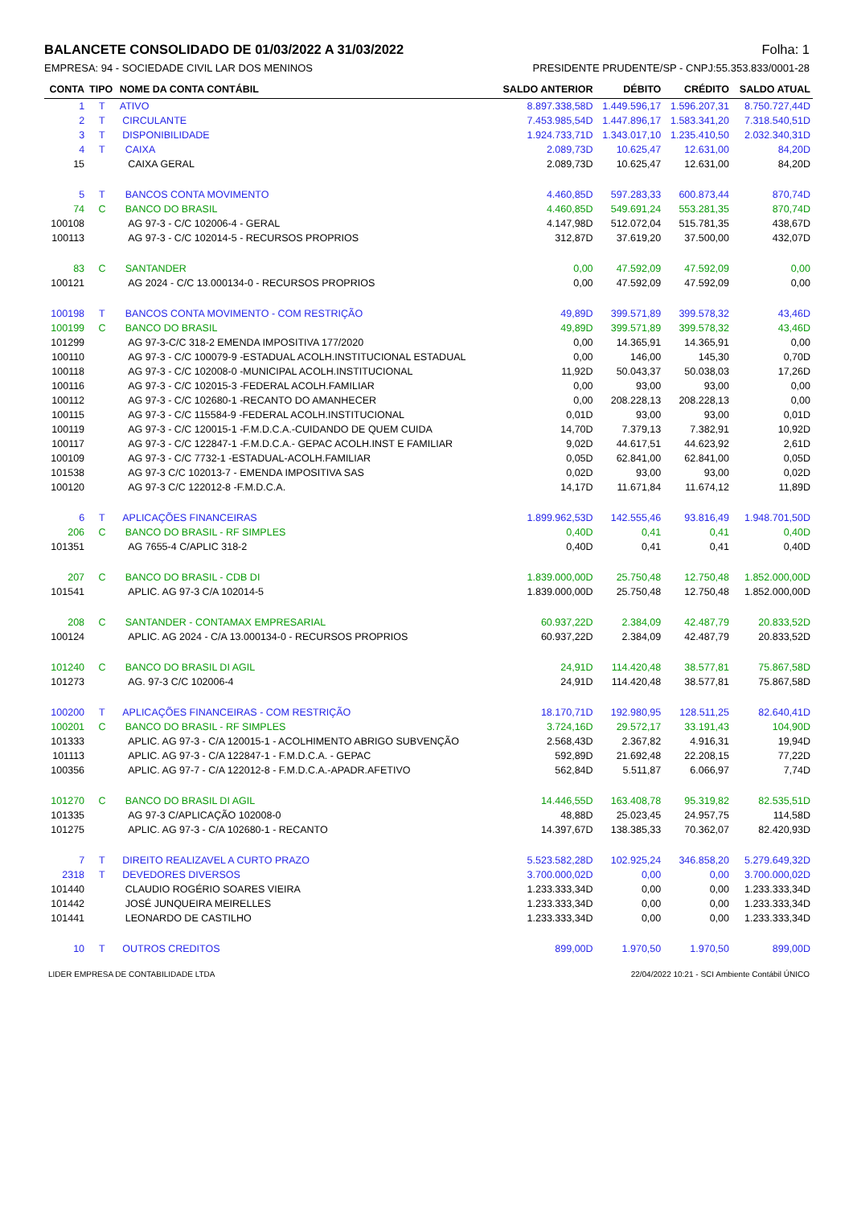BALANCETE CONSOLIDADO DE 01/03/2022 A 31/03/2022 Folha: 1
EMPRESA: 94 - SOCIEDADE CIVIL LAR DOS MENINOS PRESIDENTE PRUDENTE/SP - CNPJ:55.353.833/0001-28
| CONTA | TIPO | NOME DA CONTA CONTÁBIL | SALDO ANTERIOR | DÉBITO | CRÉDITO | SALDO ATUAL |
| --- | --- | --- | --- | --- | --- | --- |
| 1 | T | ATIVO | 8.897.338,58D | 1.449.596,17 | 1.596.207,31 | 8.750.727,44D |
| 2 | T | CIRCULANTE | 7.453.985,54D | 1.447.896,17 | 1.583.341,20 | 7.318.540,51D |
| 3 | T | DISPONIBILIDADE | 1.924.733,71D | 1.343.017,10 | 1.235.410,50 | 2.032.340,31D |
| 4 | T | CAIXA | 2.089,73D | 10.625,47 | 12.631,00 | 84,20D |
| 15 | | CAIXA GERAL | 2.089,73D | 10.625,47 | 12.631,00 | 84,20D |
| 5 | T | BANCOS CONTA MOVIMENTO | 4.460,85D | 597.283,33 | 600.873,44 | 870,74D |
| 74 | C | BANCO DO BRASIL | 4.460,85D | 549.691,24 | 553.281,35 | 870,74D |
| 100108 | | AG 97-3 - C/C 102006-4 - GERAL | 4.147,98D | 512.072,04 | 515.781,35 | 438,67D |
| 100113 | | AG 97-3 - C/C 102014-5 - RECURSOS PROPRIOS | 312,87D | 37.619,20 | 37.500,00 | 432,07D |
| 83 | C | SANTANDER | 0,00 | 47.592,09 | 47.592,09 | 0,00 |
| 100121 | | AG 2024 - C/C 13.000134-0 - RECURSOS PROPRIOS | 0,00 | 47.592,09 | 47.592,09 | 0,00 |
| 100198 | T | BANCOS CONTA MOVIMENTO - COM RESTRIÇÃO | 49,89D | 399.571,89 | 399.578,32 | 43,46D |
| 100199 | C | BANCO DO BRASIL | 49,89D | 399.571,89 | 399.578,32 | 43,46D |
| 101299 | | AG 97-3-C/C 318-2 EMENDA IMPOSITIVA 177/2020 | 0,00 | 14.365,91 | 14.365,91 | 0,00 |
| 100110 | | AG 97-3 - C/C 100079-9 -ESTADUAL ACOLH.INSTITUCIONAL ESTADUAL | 0,00 | 146,00 | 145,30 | 0,70D |
| 100118 | | AG 97-3 - C/C 102008-0 -MUNICIPAL ACOLH.INSTITUCIONAL | 11,92D | 50.043,37 | 50.038,03 | 17,26D |
| 100116 | | AG 97-3 - C/C 102015-3 -FEDERAL ACOLH.FAMILIAR | 0,00 | 93,00 | 93,00 | 0,00 |
| 100112 | | AG 97-3 - C/C 102680-1 -RECANTO DO AMANHECER | 0,00 | 208.228,13 | 208.228,13 | 0,00 |
| 100115 | | AG 97-3 - C/C 115584-9 -FEDERAL ACOLH.INSTITUCIONAL | 0,01D | 93,00 | 93,00 | 0,01D |
| 100119 | | AG 97-3 - C/C 120015-1 -F.M.D.C.A.-CUIDANDO DE QUEM CUIDA | 14,70D | 7.379,13 | 7.382,91 | 10,92D |
| 100117 | | AG 97-3 - C/C 122847-1 -F.M.D.C.A.- GEPAC ACOLH.INST E FAMILIAR | 9,02D | 44.617,51 | 44.623,92 | 2,61D |
| 100109 | | AG 97-3 - C/C 7732-1 -ESTADUAL-ACOLH.FAMILIAR | 0,05D | 62.841,00 | 62.841,00 | 0,05D |
| 101538 | | AG 97-3 C/C 102013-7 - EMENDA IMPOSITIVA SAS | 0,02D | 93,00 | 93,00 | 0,02D |
| 100120 | | AG 97-3 C/C 122012-8 -F.M.D.C.A. | 14,17D | 11.671,84 | 11.674,12 | 11,89D |
| 6 | T | APLICAÇÕES FINANCEIRAS | 1.899.962,53D | 142.555,46 | 93.816,49 | 1.948.701,50D |
| 206 | C | BANCO DO BRASIL - RF SIMPLES | 0,40D | 0,41 | 0,41 | 0,40D |
| 101351 | | AG 7655-4 C/APLIC 318-2 | 0,40D | 0,41 | 0,41 | 0,40D |
| 207 | C | BANCO DO BRASIL - CDB DI | 1.839.000,00D | 25.750,48 | 12.750,48 | 1.852.000,00D |
| 101541 | | APLIC. AG 97-3 C/A 102014-5 | 1.839.000,00D | 25.750,48 | 12.750,48 | 1.852.000,00D |
| 208 | C | SANTANDER - CONTAMAX EMPRESARIAL | 60.937,22D | 2.384,09 | 42.487,79 | 20.833,52D |
| 100124 | | APLIC. AG 2024 - C/A 13.000134-0 - RECURSOS PROPRIOS | 60.937,22D | 2.384,09 | 42.487,79 | 20.833,52D |
| 101240 | C | BANCO DO BRASIL DI AGIL | 24,91D | 114.420,48 | 38.577,81 | 75.867,58D |
| 101273 | | AG. 97-3 C/C 102006-4 | 24,91D | 114.420,48 | 38.577,81 | 75.867,58D |
| 100200 | T | APLICAÇÕES FINANCEIRAS - COM RESTRIÇÃO | 18.170,71D | 192.980,95 | 128.511,25 | 82.640,41D |
| 100201 | C | BANCO DO BRASIL - RF SIMPLES | 3.724,16D | 29.572,17 | 33.191,43 | 104,90D |
| 101333 | | APLIC. AG 97-3 - C/A 120015-1 - ACOLHIMENTO ABRIGO SUBVENÇÃO | 2.568,43D | 2.367,82 | 4.916,31 | 19,94D |
| 101113 | | APLIC. AG 97-3 - C/A 122847-1 - F.M.D.C.A. - GEPAC | 592,89D | 21.692,48 | 22.208,15 | 77,22D |
| 100356 | | APLIC. AG 97-7 - C/A 122012-8 - F.M.D.C.A.-APADR.AFETIVO | 562,84D | 5.511,87 | 6.066,97 | 7,74D |
| 101270 | C | BANCO DO BRASIL DI AGIL | 14.446,55D | 163.408,78 | 95.319,82 | 82.535,51D |
| 101335 | | AG 97-3 C/APLICAÇÃO 102008-0 | 48,88D | 25.023,45 | 24.957,75 | 114,58D |
| 101275 | | APLIC. AG 97-3 - C/A 102680-1 - RECANTO | 14.397,67D | 138.385,33 | 70.362,07 | 82.420,93D |
| 7 | T | DIREITO REALIZAVEL A CURTO PRAZO | 5.523.582,28D | 102.925,24 | 346.858,20 | 5.279.649,32D |
| 2318 | T | DEVEDORES DIVERSOS | 3.700.000,02D | 0,00 | 0,00 | 3.700.000,02D |
| 101440 | | CLAUDIO ROGÉRIO SOARES VIEIRA | 1.233.333,34D | 0,00 | 0,00 | 1.233.333,34D |
| 101442 | | JOSÉ JUNQUEIRA MEIRELLES | 1.233.333,34D | 0,00 | 0,00 | 1.233.333,34D |
| 101441 | | LEONARDO DE CASTILHO | 1.233.333,34D | 0,00 | 0,00 | 1.233.333,34D |
| 10 | T | OUTROS CREDITOS | 899,00D | 1.970,50 | 1.970,50 | 899,00D |
LIDER EMPRESA DE CONTABILIDADE LTDA 22/04/2022 10:21 - SCI Ambiente Contábil ÚNICO